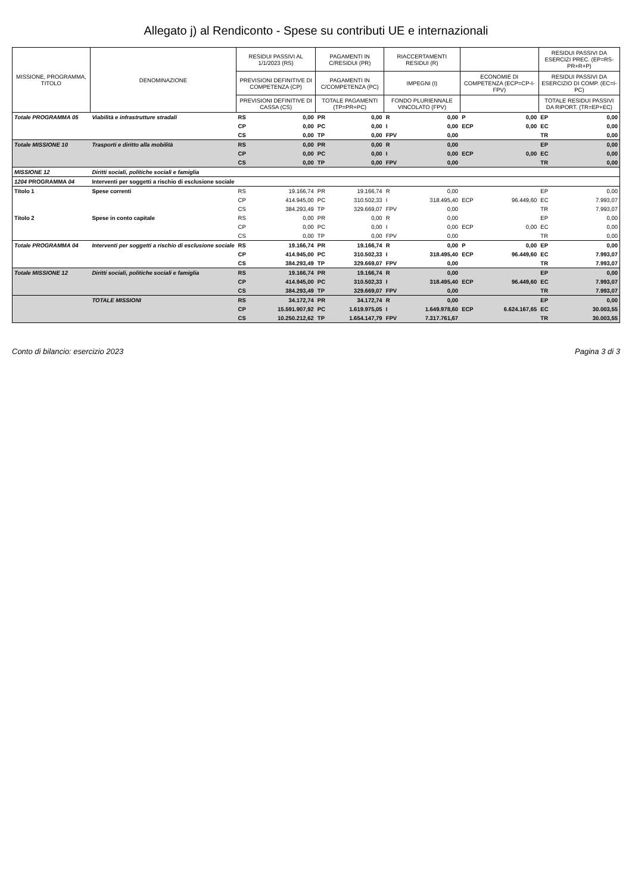Allegato j) al Rendiconto - Spese su contributi UE e internazionali
| MISSIONE, PROGRAMMA, TITOLO | DENOMINAZIONE | RESIDUI PASSIVI AL 1/1/2023 (RS) | | PAGAMENTI IN C/RESIDUI (PR) | | RIACCERTAMENTI RESIDUI (R) | | | | RESIDUI PASSIVI DA ESERCIZI PREC. (EP=RS-PR+R+P) | |
| --- | --- | --- | --- | --- | --- | --- | --- | --- | --- | --- | --- |
| | | PREVISIONI DEFINITIVE DI COMPETENZA (CP) | | PAGAMENTI IN C/COMPETENZA (PC) | | IMPEGNI (I) | | ECONOMIE DI COMPETENZA (ECP=CP-I-FPV) | | RESIDUI PASSIVI DA ESERCIZIO DI COMP. (EC=I-PC) | |
| | | PREVISIONI DEFINITIVE DI CASSA (CS) | | TOTALE PAGAMENTI (TP=PR+PC) | | FONDO PLURIENNALE VINCOLATO (FPV) | | | | TOTALE RESIDUI PASSIVI DA RIPORT. (TR=EP+EC) | |
| Totale PROGRAMMA 05 | Viabilità e infrastrutture stradali | RS | 0,00 | PR | 0,00 | R | 0,00 | P | 0,00 | EP | 0,00 |
| | | CP | 0,00 | PC | 0,00 | I | 0,00 | ECP | 0,00 | EC | 0,00 |
| | | CS | 0,00 | TP | 0,00 | FPV | 0,00 | | | TR | 0,00 |
| Totale MISSIONE 10 | Trasporti e diritto alla mobilità | RS | 0,00 | PR | 0,00 | R | 0,00 | | | EP | 0,00 |
| | | CP | 0,00 | PC | 0,00 | I | 0,00 | ECP | 0,00 | EC | 0,00 |
| | | CS | 0,00 | TP | 0,00 | FPV | 0,00 | | | TR | 0,00 |
| MISSIONE 12 | Diritti sociali, politiche sociali e famiglia | | | | | | | | | | |
| 1204 PROGRAMMA 04 | Interventi per soggetti a rischio di esclusione sociale | | | | | | | | | | |
| Titolo 1 | Spese correnti | RS | 19.166,74 | PR | 19.166,74 | R | 0,00 | | | EP | 0,00 |
| | | CP | 414.945,00 | PC | 310.502,33 | I | 318.495,40 | ECP | 96.449,60 | EC | 7.993,07 |
| | | CS | 384.293,49 | TP | 329.669,07 | FPV | 0,00 | | | TR | 7.993,07 |
| Titolo 2 | Spese in conto capitale | RS | 0,00 | PR | 0,00 | R | 0,00 | | | EP | 0,00 |
| | | CP | 0,00 | PC | 0,00 | I | 0,00 | ECP | 0,00 | EC | 0,00 |
| | | CS | 0,00 | TP | 0,00 | FPV | 0,00 | | | TR | 0,00 |
| Totale PROGRAMMA 04 | Interventi per soggetti a rischio di esclusione sociale | RS | 19.166,74 | PR | 19.166,74 | R | 0,00 | P | 0,00 | EP | 0,00 |
| | | CP | 414.945,00 | PC | 310.502,33 | I | 318.495,40 | ECP | 96.449,60 | EC | 7.993,07 |
| | | CS | 384.293,49 | TP | 329.669,07 | FPV | 0,00 | | | TR | 7.993,07 |
| Totale MISSIONE 12 | Diritti sociali, politiche sociali e famiglia | RS | 19.166,74 | PR | 19.166,74 | R | 0,00 | | | EP | 0,00 |
| | | CP | 414.945,00 | PC | 310.502,33 | I | 318.495,40 | ECP | 96.449,60 | EC | 7.993,07 |
| | | CS | 384.293,49 | TP | 329.669,07 | FPV | 0,00 | | | TR | 7.993,07 |
| | TOTALE MISSIONI | RS | 34.172,74 | PR | 34.172,74 | R | 0,00 | | | EP | 0,00 |
| | | CP | 15.591.907,92 | PC | 1.619.975,05 | I | 1.649.978,60 | ECP | 6.624.167,65 | EC | 30.003,55 |
| | | CS | 10.250.212,62 | TP | 1.654.147,79 | FPV | 7.317.761,67 | | | TR | 30.003,55 |
Conto di bilancio: esercizio 2023 Pagina 3 di 3